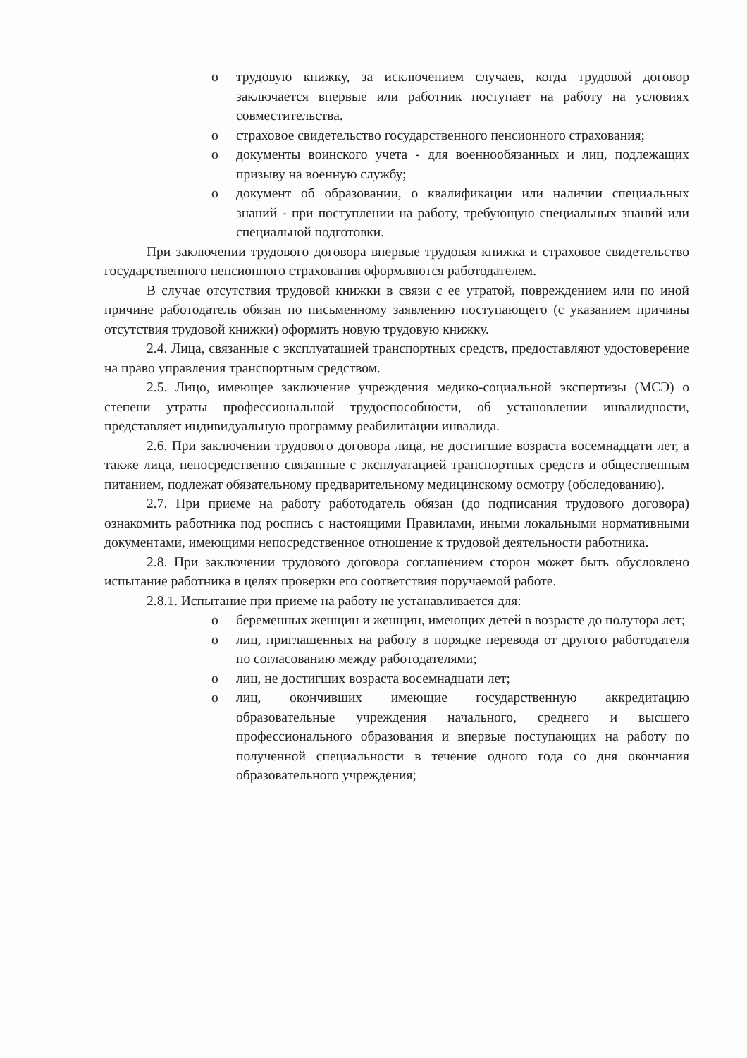o трудовую книжку, за исключением случаев, когда трудовой договор заключается впервые или работник поступает на работу на условиях совместительства.
o страховое свидетельство государственного пенсионного страхования;
o документы воинского учета - для военнообязанных и лиц, подлежащих призыву на военную службу;
o документ об образовании, о квалификации или наличии специальных знаний - при поступлении на работу, требующую специальных знаний или специальной подготовки.
При заключении трудового договора впервые трудовая книжка и страховое свидетельство государственного пенсионного страхования оформляются работодателем.
В случае отсутствия трудовой книжки в связи с ее утратой, повреждением или по иной причине работодатель обязан по письменному заявлению поступающего (с указанием причины отсутствия трудовой книжки) оформить новую трудовую книжку.
2.4. Лица, связанные с эксплуатацией транспортных средств, предоставляют удостоверение на право управления транспортным средством.
2.5. Лицо, имеющее заключение учреждения медико-социальной экспертизы (МСЭ) о степени утраты профессиональной трудоспособности, об установлении инвалидности, представляет индивидуальную программу реабилитации инвалида.
2.6. При заключении трудового договора лица, не достигшие возраста восемнадцати лет, а также лица, непосредственно связанные с эксплуатацией транспортных средств и общественным питанием, подлежат обязательному предварительному медицинскому осмотру (обследованию).
2.7. При приеме на работу работодатель обязан (до подписания трудового договора) ознакомить работника под роспись с настоящими Правилами, иными локальными нормативными документами, имеющими непосредственное отношение к трудовой деятельности работника.
2.8. При заключении трудового договора соглашением сторон может быть обусловлено испытание работника в целях проверки его соответствия поручаемой работе.
2.8.1. Испытание при приеме на работу не устанавливается для:
o беременных женщин и женщин, имеющих детей в возрасте до полутора лет;
o лиц, приглашенных на работу в порядке перевода от другого работодателя по согласованию между работодателями;
o лиц, не достигших возраста восемнадцати лет;
o лиц, окончивших имеющие государственную аккредитацию образовательные учреждения начального, среднего и высшего профессионального образования и впервые поступающих на работу по полученной специальности в течение одного года со дня окончания образовательного учреждения;